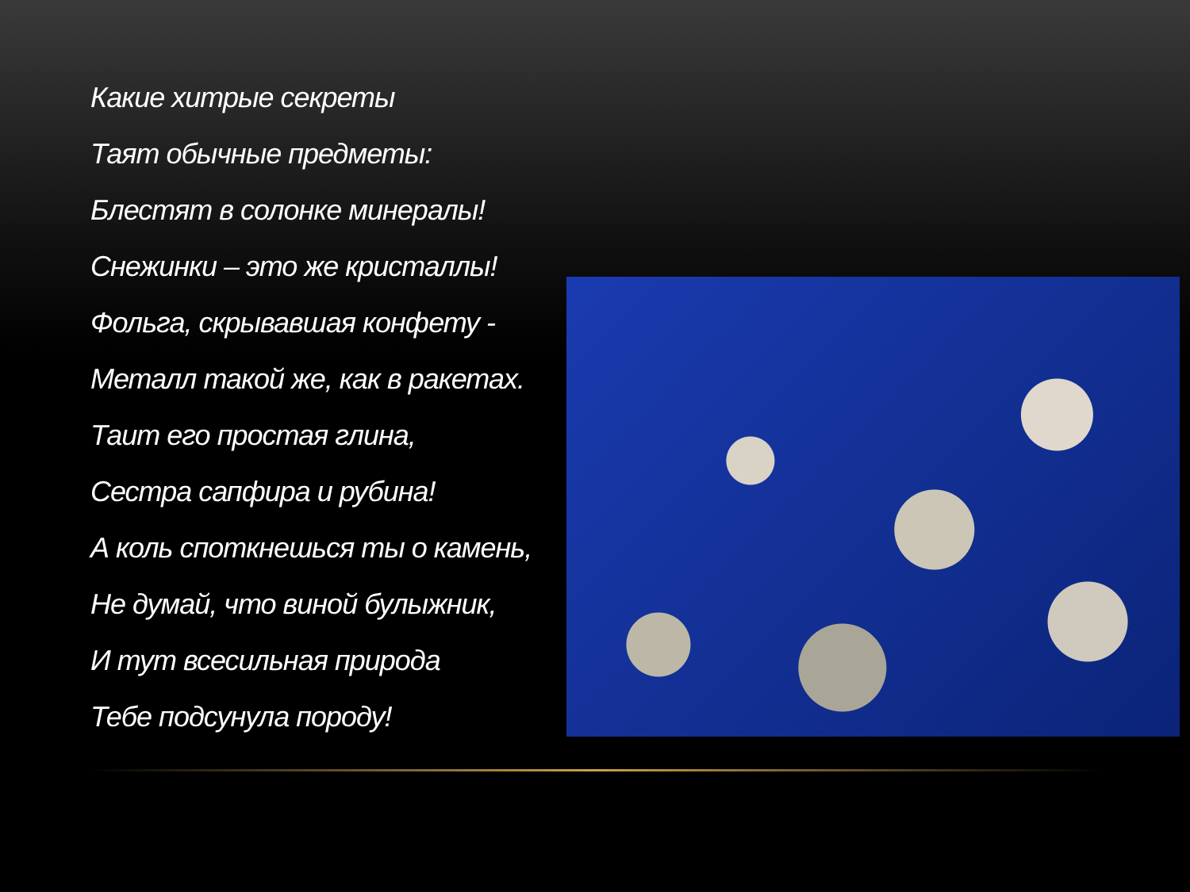Какие хитрые секреты
Таят обычные предметы:
Блестят в солонке минералы!
Снежинки – это же кристаллы!
Фольга, скрывавшая конфету -
Металл такой же, как в ракетах.
Таит его простая глина,
Сестра сапфира и рубина!
А коль споткнешься ты о камень,
Не думай, что виной булыжник,
И тут всесильная природа
Тебе подсунула породу!